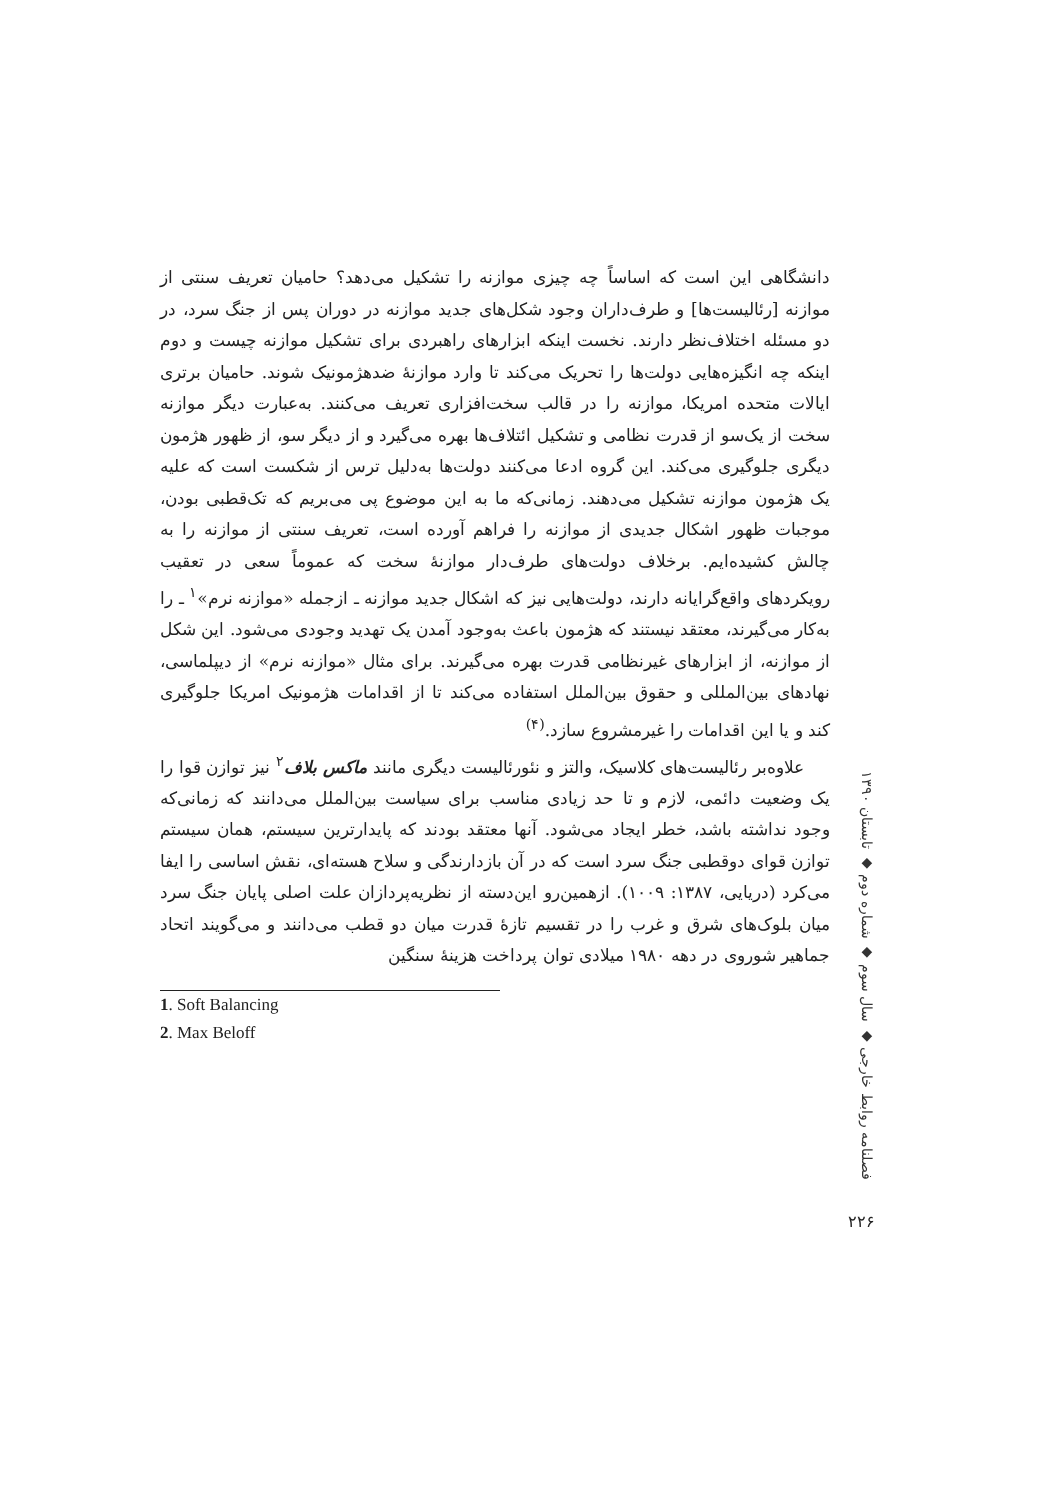دانشگاهی این است که اساساً چه چیزی موازنه را تشکیل می‌دهد؟ حامیان تعریف سنتی از موازنه [رئالیست‌ها] و طرف‌داران وجود شکل‌های جدید موازنه در دوران پس از جنگ سرد، در دو مسئله اختلاف‌نظر دارند. نخست اینکه ابزارهای راهبردی برای تشکیل موازنه چیست و دوم اینکه چه انگیزه‌هایی دولت‌ها را تحریک می‌کند تا وارد موازنهٔ ضدهژمونیک شوند. حامیان برتری ایالات متحده امریکا، موازنه را در قالب سخت‌افزاری تعریف می‌کنند. به‌عبارت دیگر موازنه سخت از یک‌سو از قدرت نظامی و تشکیل ائتلاف‌ها بهره می‌گیرد و از دیگر سو، از ظهور هژمون دیگری جلوگیری می‌کند. این گروه ادعا می‌کنند دولت‌ها به‌دلیل ترس از شکست است که علیه یک هژمون موازنه تشکیل می‌دهند. زمانی‌که ما به این موضوع پی می‌بریم که تک‌قطبی بودن، موجبات ظهور اشکال جدیدی از موازنه را فراهم آورده است، تعریف سنتی از موازنه را به چالش کشیده‌ایم. برخلاف دولت‌های طرف‌دار موازنهٔ سخت که عموماً سعی در تعقیب رویکردهای واقع‌گرایانه دارند، دولت‌هایی نیز که اشکال جدید موازنه ـ ازجمله «موازنه نرم»<sup>۱</sup> ـ را به‌کار می‌گیرند، معتقد نیستند که هژمون باعث به‌وجود آمدن یک تهدید وجودی می‌شود. این شکل از موازنه، از ابزارهای غیرنظامی قدرت بهره می‌گیرند. برای مثال «موازنه نرم» از دیپلماسی، نهادهای بین‌المللی و حقوق بین‌الملل استفاده می‌کند تا از اقدامات هژمونیک امریکا جلوگیری کند و یا این اقدامات را غیرمشروع سازد.<sup>(۴)</sup>
علاوه‌بر رئالیست‌های کلاسیک، والتز و نئورئالیست دیگری مانند ماکس بلاف<sup>۲</sup> نیز توازن قوا را یک وضعیت دائمی، لازم و تا حد زیادی مناسب برای سیاست بین‌الملل می‌دانند که زمانی‌که وجود نداشته باشد، خطر ایجاد می‌شود. آنها معتقد بودند که پایدارترین سیستم، همان سیستم توازن قوای دوقطبی جنگ سرد است که در آن بازدارندگی و سلاح هسته‌ای، نقش اساسی را ایفا می‌کرد (دریایی، ۱۳۸۷: ۱۰۰۹). ازهمین‌رو این‌دسته از نظریه‌پردازان علت اصلی پایان جنگ سرد میان بلوک‌های شرق و غرب را در تقسیم تازهٔ قدرت میان دو قطب می‌دانند و می‌گویند اتحاد جماهیر شوروی در دهه ۱۹۸۰ میلادی توان پرداخت هزینهٔ سنگین
1. Soft Balancing
2. Max Beloff
فصلنامه روابط خارجی ◆ سال سوم ◆ شماره دوم ◆ تابستان ۱۳۹۰
۲۲۶